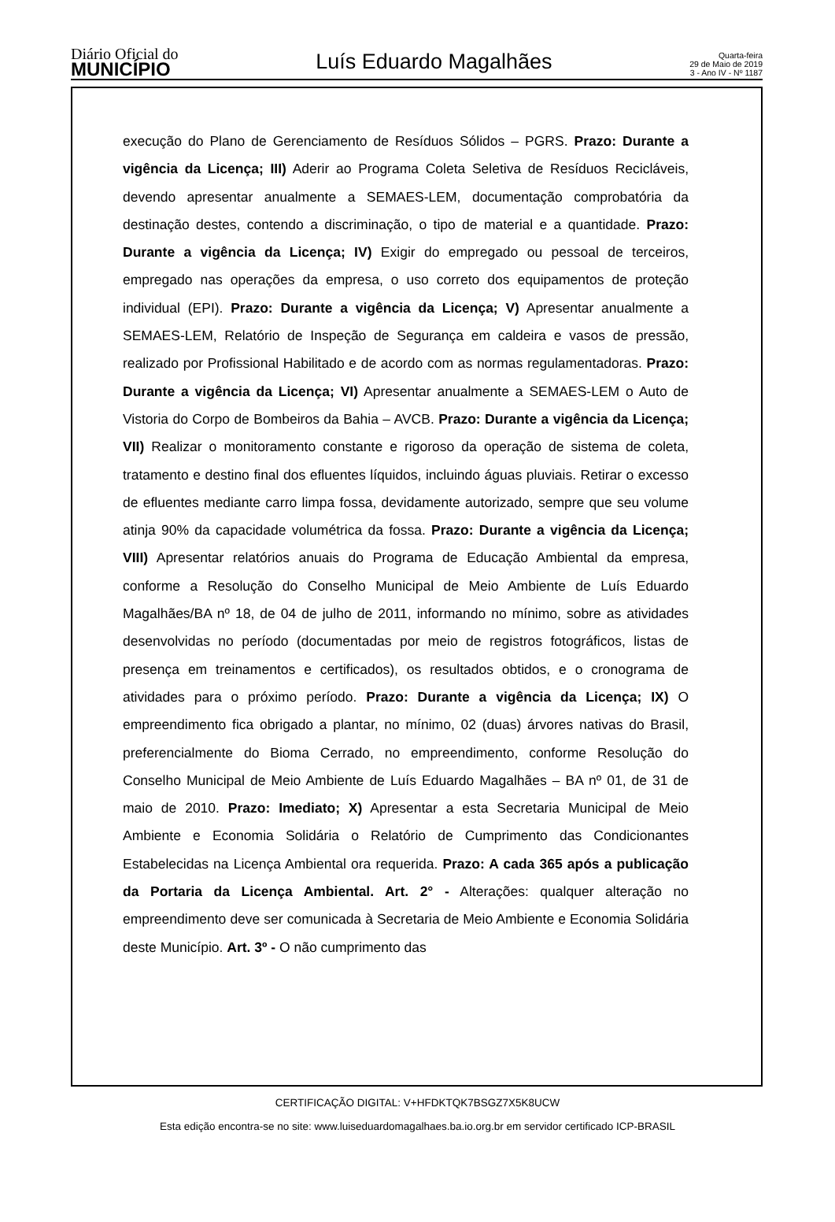Diário Oficial do
MUNICÍPIO
Luís Eduardo Magalhães
Quarta-feira
29 de Maio de 2019
3 - Ano IV - Nº 1187
execução do Plano de Gerenciamento de Resíduos Sólidos – PGRS. Prazo: Durante a vigência da Licença; III) Aderir ao Programa Coleta Seletiva de Resíduos Recicláveis, devendo apresentar anualmente a SEMAES-LEM, documentação comprobatória da destinação destes, contendo a discriminação, o tipo de material e a quantidade. Prazo: Durante a vigência da Licença; IV) Exigir do empregado ou pessoal de terceiros, empregado nas operações da empresa, o uso correto dos equipamentos de proteção individual (EPI). Prazo: Durante a vigência da Licença; V) Apresentar anualmente a SEMAES-LEM, Relatório de Inspeção de Segurança em caldeira e vasos de pressão, realizado por Profissional Habilitado e de acordo com as normas regulamentadoras. Prazo: Durante a vigência da Licença; VI) Apresentar anualmente a SEMAES-LEM o Auto de Vistoria do Corpo de Bombeiros da Bahia – AVCB. Prazo: Durante a vigência da Licença; VII) Realizar o monitoramento constante e rigoroso da operação de sistema de coleta, tratamento e destino final dos efluentes líquidos, incluindo águas pluviais. Retirar o excesso de efluentes mediante carro limpa fossa, devidamente autorizado, sempre que seu volume atinja 90% da capacidade volumétrica da fossa. Prazo: Durante a vigência da Licença; VIII) Apresentar relatórios anuais do Programa de Educação Ambiental da empresa, conforme a Resolução do Conselho Municipal de Meio Ambiente de Luís Eduardo Magalhães/BA nº 18, de 04 de julho de 2011, informando no mínimo, sobre as atividades desenvolvidas no período (documentadas por meio de registros fotográficos, listas de presença em treinamentos e certificados), os resultados obtidos, e o cronograma de atividades para o próximo período. Prazo: Durante a vigência da Licença; IX) O empreendimento fica obrigado a plantar, no mínimo, 02 (duas) árvores nativas do Brasil, preferencialmente do Bioma Cerrado, no empreendimento, conforme Resolução do Conselho Municipal de Meio Ambiente de Luís Eduardo Magalhães – BA nº 01, de 31 de maio de 2010. Prazo: Imediato; X) Apresentar a esta Secretaria Municipal de Meio Ambiente e Economia Solidária o Relatório de Cumprimento das Condicionantes Estabelecidas na Licença Ambiental ora requerida. Prazo: A cada 365 após a publicação da Portaria da Licença Ambiental. Art. 2° - Alterações: qualquer alteração no empreendimento deve ser comunicada à Secretaria de Meio Ambiente e Economia Solidária deste Município. Art. 3º - O não cumprimento das
CERTIFICAÇÃO DIGITAL: V+HFDKTQK7BSGZ7X5K8UCW
Esta edição encontra-se no site: www.luiseduardomagalhaes.ba.io.org.br em servidor certificado ICP-BRASIL